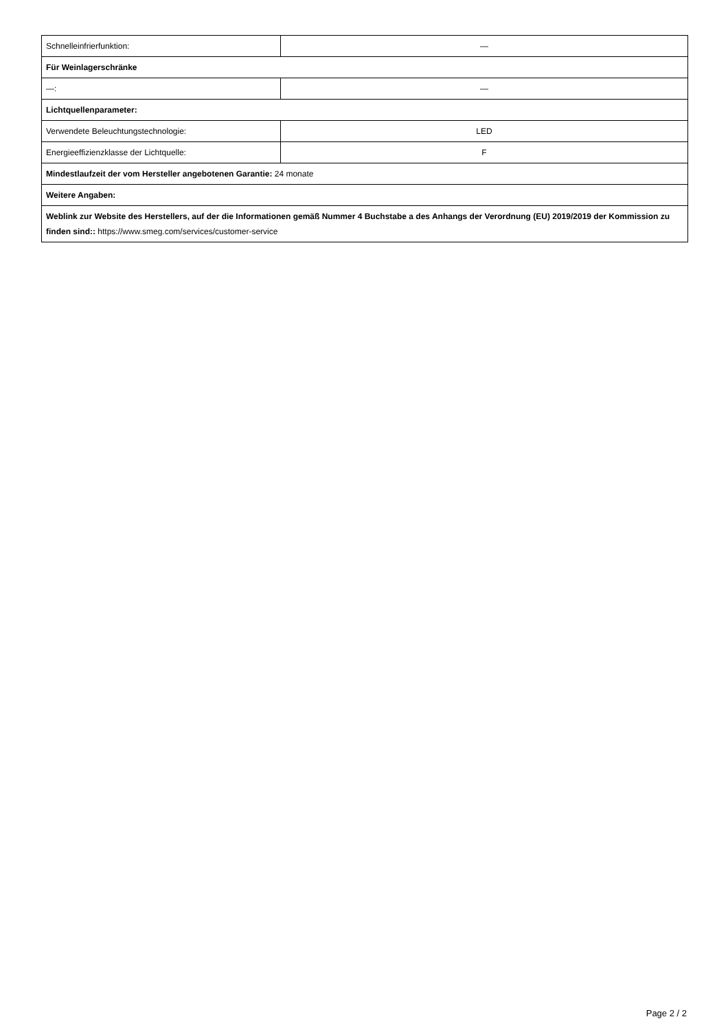| Schnelleinfrierfunktion: | — |
| Für Weinlagerschränke | |
| —: | — |
| Lichtquellenparameter: | |
| Verwendete Beleuchtungstechnologie: | LED |
| Energieeffizienzklasse der Lichtquelle: | F |
| Mindestlaufzeit der vom Hersteller angebotenen Garantie: 24 monate | |
| Weitere Angaben: | |
| Weblink zur Website des Herstellers, auf der die Informationen gemäß Nummer 4 Buchstabe a des Anhangs der Verordnung (EU) 2019/2019 der Kommission zu finden sind:: https://www.smeg.com/services/customer-service | |
Page 2 / 2